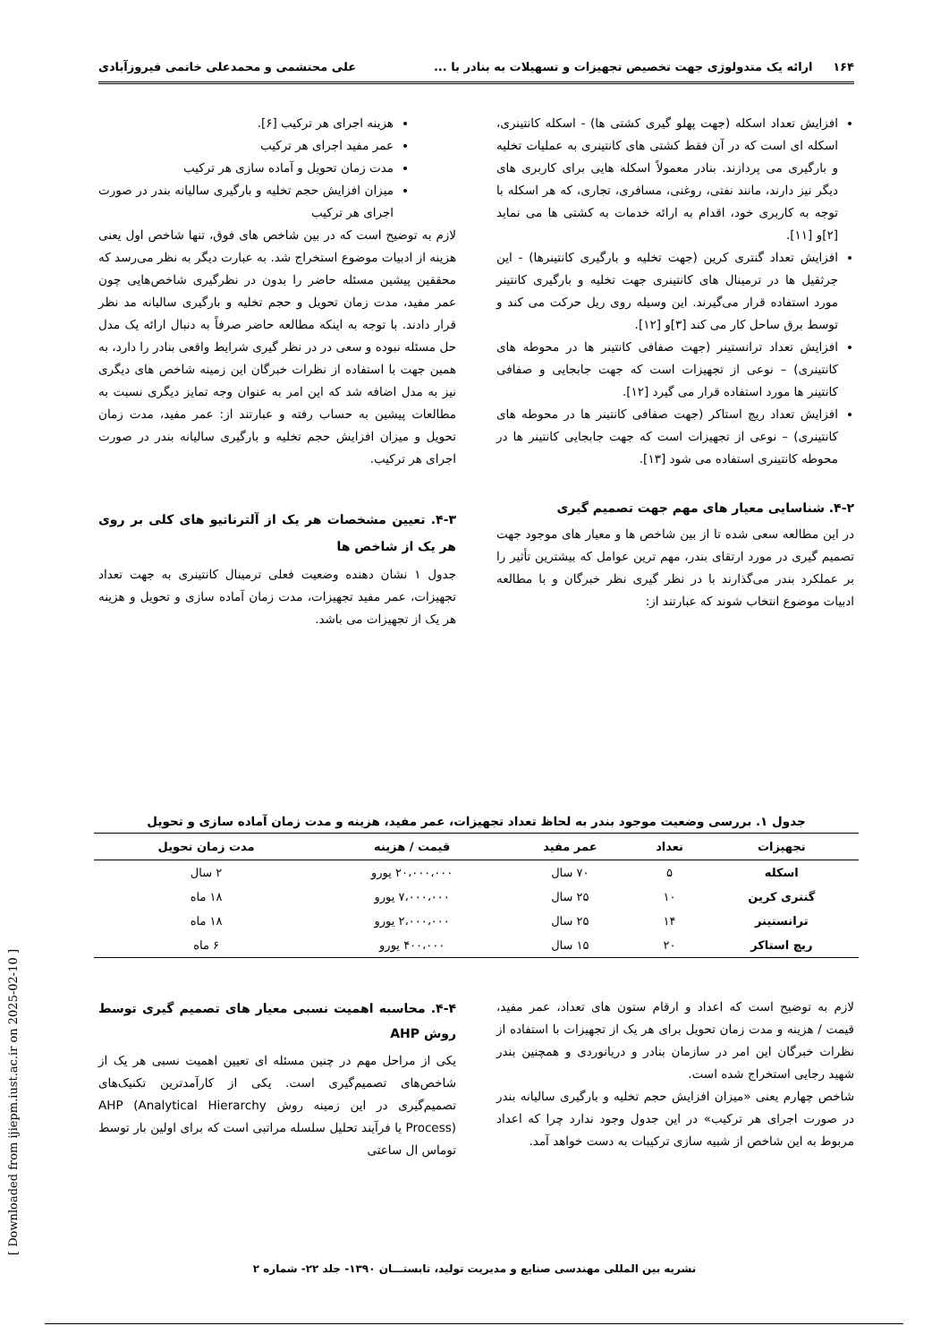۱۶۴ ارائه یک متدولوژی جهت تخصیص تجهیزات و تسهیلات به بنادر با ... علی محتشمی و محمدعلی خاتمی فیروزآبادی
افزایش تعداد اسکله (جهت پهلو گیری کشتی ها) - اسکله کانتینری، اسکله ای است که در آن فقط کشتی های کانتینری به عملیات تخلیه و بارگیری می پردازند. بنادر معمولاً اسکله هایی برای کاربری های دیگر نیز دارند، مانند نفتی، روغنی، مسافری، تجاری، که هر اسکله با توجه به کاربری خود، اقدام به ارائه خدمات به کشتی ها می نماید [۲]و [۱۱].
افزایش تعداد گنتری کرین (جهت تخلیه و بارگیری کانتینرها) - این جرثقیل ها در ترمینال های کانتینری جهت تخلیه و بارگیری کانتینر مورد استفاده قرار می‌گیرند. این وسیله روی ریل حرکت می کند و توسط برق ساحل کار می کند [۳]و [۱۲].
افزایش تعداد ترانستینر (جهت صفافی کانتینر ها در محوطه های کانتینری) – نوعی از تجهیزات است که جهت جابجایی و صفافی کانتینر ها مورد استفاده قرار می گیرد [۱۲].
افزایش تعداد ریچ استاکر (جهت صفافی کانتینر ها در محوطه های کانتینری) – نوعی از تجهیزات است که جهت جابجایی کانتینر ها در محوطه کانتینری استفاده می شود [۱۳].
۴-۲. شناسایی معیار های مهم جهت تصمیم گیری
در این مطالعه سعی شده تا از بین شاخص ها و معیار های موجود جهت تصمیم گیری در مورد ارتقای بندر، مهم ترین عوامل که بیشترین تأثیر را بر عملکرد بندر می‌گذارند با در نظر گیری نظر خبرگان و با مطالعه ادبیات موضوع انتخاب شوند که عبارتند از:
هزینه اجرای هر ترکیب [۶].
عمر مفید اجرای هر ترکیب
مدت زمان تحویل و آماده سازی هر ترکیب
میزان افزایش حجم تخلیه و بارگیری سالیانه بندر در صورت اجرای هر ترکیب
لازم به توضیح است که در بین شاخص های فوق، تنها شاخص اول یعنی هزینه از ادبیات موضوع استخراج شد. به عبارت دیگر به نظر می‌رسد که محققین پیشین مسئله حاضر را بدون در نظرگیری شاخص‌هایی چون عمر مفید، مدت زمان تحویل و حجم تخلیه و بارگیری سالیانه مد نظر قرار دادند. با توجه به اینکه مطالعه حاضر صرفاً به دنبال ارائه یک مدل حل مسئله نبوده و سعی در در نظر گیری شرایط واقعی بنادر را دارد، به همین جهت با استفاده از نظرات خبرگان این زمینه شاخص های دیگری نیز به مدل اضافه شد که این امر به عنوان وجه تمایز دیگری نسبت به مطالعات پیشین به حساب رفته و عبارتند از: عمر مفید، مدت زمان تحویل و میزان افزایش حجم تخلیه و بارگیری سالیانه بندر در صورت اجرای هر ترکیب.
۴-۳. تعیین مشخصات هر یک از آلترناتیو های کلی بر روی هر یک از شاخص ها
جدول ۱ نشان دهنده وضعیت فعلی ترمینال کانتینری به جهت تعداد تجهیزات، عمر مفید تجهیزات، مدت زمان آماده سازی و تحویل و هزینه هر یک از تجهیزات می باشد.
جدول ۱. بررسی وضعیت موجود بندر به لحاظ تعداد تجهیزات، عمر مفید، هزینه و مدت زمان آماده سازی و تحویل
| تجهیزات | تعداد | عمر مفید | قیمت / هزینه | مدت زمان تحویل |
| --- | --- | --- | --- | --- |
| اسکله | ۵ | ۷۰ سال | ۲۰،۰۰۰،۰۰۰ یورو | ۲ سال |
| گنتری کرین | ۱۰ | ۲۵ سال | ۷،۰۰۰،۰۰۰ یورو | ۱۸ ماه |
| ترانستینر | ۱۴ | ۲۵ سال | ۲،۰۰۰،۰۰۰ یورو | ۱۸ ماه |
| ریچ استاکر | ۲۰ | ۱۵ سال | ۴۰۰،۰۰۰ یورو | ۶ ماه |
لازم به توضیح است که اعداد و ارقام ستون های تعداد، عمر مفید، قیمت / هزینه و مدت زمان تحویل برای هر یک از تجهیزات با استفاده از نظرات خبرگان این امر در سازمان بنادر و دریانوردی و همچنین بندر شهید رجایی استخراج شده است.
شاخص چهارم یعنی «میزان افزایش حجم تخلیه و بارگیری سالیانه بندر در صورت اجرای هر ترکیب» در این جدول وجود ندارد چرا که اعداد مربوط به این شاخص از شبیه سازی ترکیبات به دست خواهد آمد.
۴-۴. محاسبه اهمیت نسبی معیار های تصمیم گیری توسط روش AHP
یکی از مراحل مهم در چنین مسئله ای تعیین اهمیت نسبی هر یک از شاخص‌های تصمیم‌گیری است. یکی از کارآمدترین تکنیک‌های تصمیم‌گیری در این زمینه روش AHP (Analytical Hierarchy Process) یا فرآیند تحلیل سلسله مراتبی است که برای اولین بار توسط توماس ال ساعتی
نشریه بین المللی مهندسی صنایع و مدیریت تولید، تابستـــان ۱۳۹۰- جلد ۲۲- شماره ۲
[ Downloaded from ijiepm.iust.ac.ir on 2025-02-10 ]